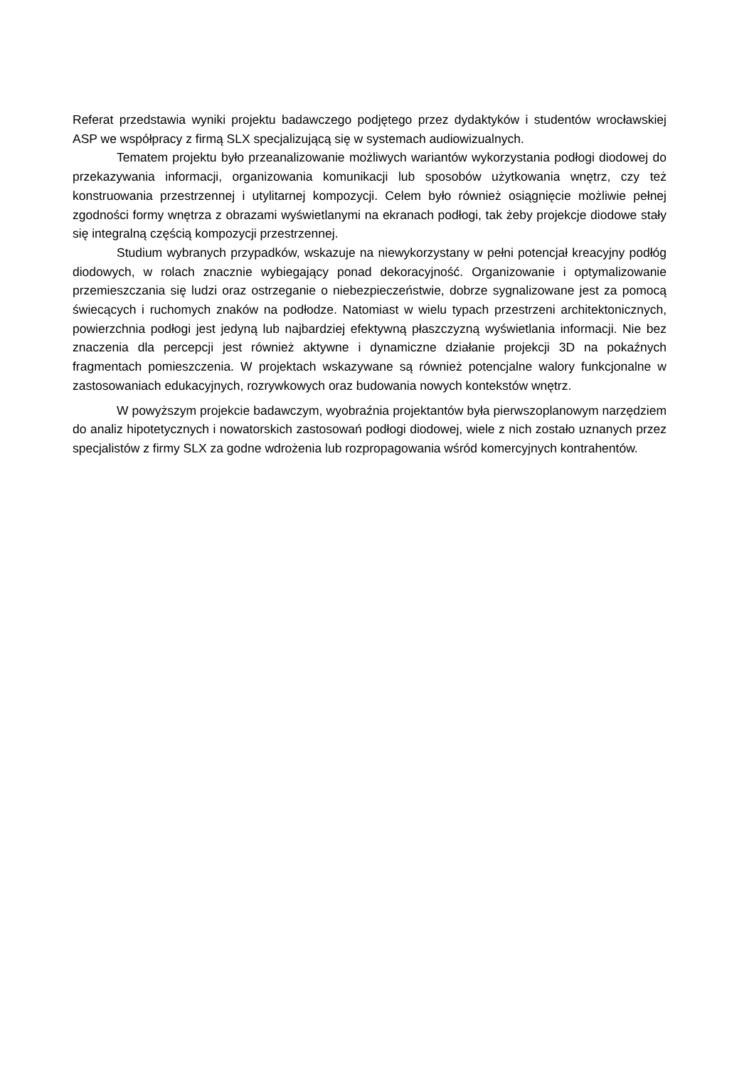Referat przedstawia wyniki projektu badawczego podjętego przez dydaktyków i studentów wrocławskiej ASP we współpracy z firmą SLX specjalizującą się w systemach audiowizualnych.
Tematem projektu było przeanalizowanie możliwych wariantów wykorzystania podłogi diodowej do przekazywania informacji, organizowania komunikacji lub sposobów użytkowania wnętrz, czy też konstruowania przestrzennej i utylitarnej kompozycji. Celem było również osiągnięcie możliwie pełnej zgodności formy wnętrza z obrazami wyświetlanymi na ekranach podłogi, tak żeby projekcje diodowe stały się integralną częścią kompozycji przestrzennej.
Studium wybranych przypadków, wskazuje na niewykorzystany w pełni potencjał kreacyjny podłóg diodowych, w rolach znacznie wybiegający ponad dekoracyjność. Organizowanie i optymalizowanie przemieszczania się ludzi oraz ostrzeganie o niebezpieczeństwie, dobrze sygnalizowane jest za pomocą świecących i ruchomych znaków na podłodze. Natomiast w wielu typach przestrzeni architektonicznych, powierzchnia podłogi jest jedyną lub najbardziej efektywną płaszczyzną wyświetlania informacji. Nie bez znaczenia dla percepcji jest również aktywne i dynamiczne działanie projekcji 3D na pokaźnych fragmentach pomieszczenia. W projektach wskazywane są również potencjalne walory funkcjonalne w zastosowaniach edukacyjnych, rozrywkowych oraz budowania nowych kontekstów wnętrz.
W powyższym projekcie badawczym, wyobraźnia projektantów była pierwszoplanowym narzędziem do analiz hipotetycznych i nowatorskich zastosowań podłogi diodowej, wiele z nich zostało uznanych przez specjalistów z firmy SLX za godne wdrożenia lub rozpropagowania wśród komercyjnych kontrahentów.